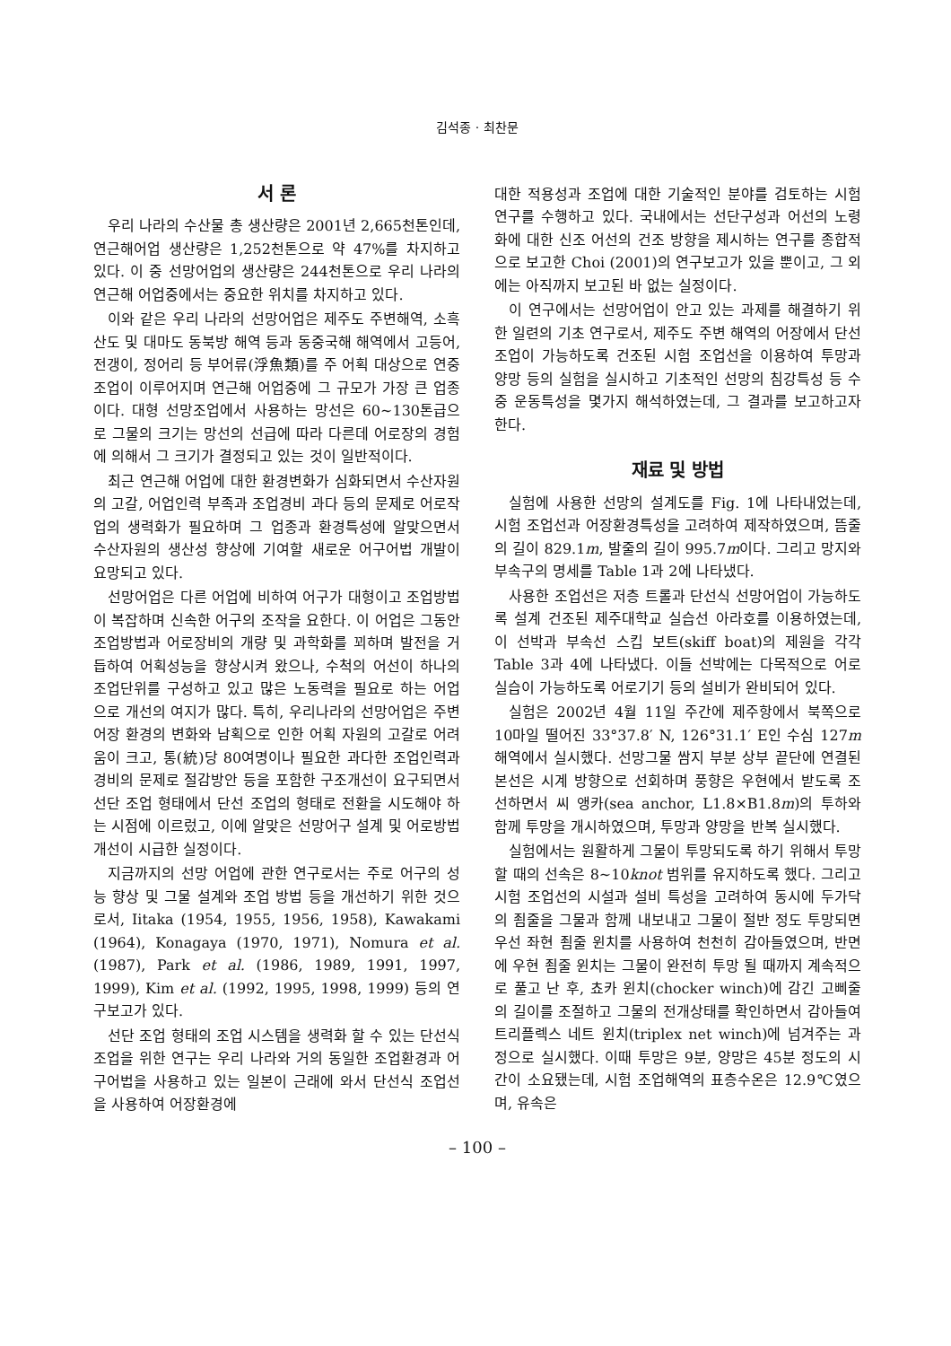김석종 · 최찬문
서 론
우리 나라의 수산물 총 생산량은 2001년 2,665천톤인데, 연근해어업 생산량은 1,252천톤으로 약 47%를 차지하고 있다. 이 중 선망어업의 생산량은 244천톤으로 우리 나라의 연근해 어업중에서는 중요한 위치를 차지하고 있다.
이와 같은 우리 나라의 선망어업은 제주도 주변해역, 소흑산도 및 대마도 동북방 해역 등과 동중국해 해역에서 고등어, 전갱이, 정어리 등 부어류(浮魚類)를 주 어획 대상으로 연중 조업이 이루어지며 연근해 어업중에 그 규모가 가장 큰 업종이다. 대형 선망조업에서 사용하는 망선은 60~130톤급으로 그물의 크기는 망선의 선급에 따라 다른데 어로장의 경험에 의해서 그 크기가 결정되고 있는 것이 일반적이다.
최근 연근해 어업에 대한 환경변화가 심화되면서 수산자원의 고갈, 어업인력 부족과 조업경비 과다 등의 문제로 어로작업의 생력화가 필요하며 그 업종과 환경특성에 알맞으면서 수산자원의 생산성 향상에 기여할 새로운 어구어법 개발이 요망되고 있다.
선망어업은 다른 어업에 비하여 어구가 대형이고 조업방법이 복잡하며 신속한 어구의 조작을 요한다. 이 어업은 그동안 조업방법과 어로장비의 개량 및 과학화를 꾀하며 발전을 거듭하여 어획성능을 향상시켜 왔으나, 수척의 어선이 하나의 조업단위를 구성하고 있고 많은 노동력을 필요로 하는 어업으로 개선의 여지가 많다. 특히, 우리나라의 선망어업은 주변 어장 환경의 변화와 남획으로 인한 어획 자원의 고갈로 어려움이 크고, 통(統)당 80여명이나 필요한 과다한 조업인력과 경비의 문제로 절감방안 등을 포함한 구조개선이 요구되면서 선단 조업 형태에서 단선 조업의 형태로 전환을 시도해야 하는 시점에 이르렀고, 이에 알맞은 선망어구 설계 및 어로방법 개선이 시급한 실정이다.
지금까지의 선망 어업에 관한 연구로서는 주로 어구의 성능 향상 및 그물 설계와 조업 방법 등을 개선하기 위한 것으로서, Iitaka (1954, 1955, 1956, 1958), Kawakami (1964), Konagaya (1970, 1971), Nomura et al. (1987), Park et al. (1986, 1989, 1991, 1997, 1999), Kim et al. (1992, 1995, 1998, 1999) 등의 연구보고가 있다.
선단 조업 형태의 조업 시스템을 생력화 할 수 있는 단선식 조업을 위한 연구는 우리 나라와 거의 동일한 조업환경과 어구어법을 사용하고 있는 일본이 근래에 와서 단선식 조업선을 사용하여 어장환경에
대한 적용성과 조업에 대한 기술적인 분야를 검토하는 시험 연구를 수행하고 있다. 국내에서는 선단구성과 어선의 노령화에 대한 신조 어선의 건조 방향을 제시하는 연구를 종합적으로 보고한 Choi (2001)의 연구보고가 있을 뿐이고, 그 외에는 아직까지 보고된 바 없는 실정이다.
이 연구에서는 선망어업이 안고 있는 과제를 해결하기 위한 일련의 기초 연구로서, 제주도 주변 해역의 어장에서 단선조업이 가능하도록 건조된 시험 조업선을 이용하여 투망과 양망 등의 실험을 실시하고 기초적인 선망의 침강특성 등 수중 운동특성을 몇가지 해석하였는데, 그 결과를 보고하고자 한다.
재료 및 방법
실험에 사용한 선망의 설계도를 Fig. 1에 나타내었는데, 시험 조업선과 어장환경특성을 고려하여 제작하였으며, 뜸줄의 길이 829.1m, 발줄의 길이 995.7m이다. 그리고 망지와 부속구의 명세를 Table 1과 2에 나타냈다.
사용한 조업선은 저층 트롤과 단선식 선망어업이 가능하도록 설계 건조된 제주대학교 실습선 아라호를 이용하였는데, 이 선박과 부속선 스킵 보트(skiff boat)의 제원을 각각 Table 3과 4에 나타냈다. 이들 선박에는 다목적으로 어로 실습이 가능하도록 어로기기 등의 설비가 완비되어 있다.
실험은 2002년 4월 11일 주간에 제주항에서 북쪽으로 10마일 떨어진 33°37.8′ N, 126°31.1′ E인 수심 127m 해역에서 실시했다. 선망그물 쌈지 부분 상부 끝단에 연결된 본선은 시계 방향으로 선회하며 풍향은 우현에서 받도록 조선하면서 씨 앵카(sea anchor, L1.8×B1.8m)의 투하와 함께 투망을 개시하였으며, 투망과 양망을 반복 실시했다.
실험에서는 원활하게 그물이 투망되도록 하기 위해서 투망 할 때의 선속은 8~10knot 범위를 유지하도록 했다. 그리고 시험 조업선의 시설과 설비 특성을 고려하여 동시에 두가닥의 죔줄을 그물과 함께 내보내고 그물이 절반 정도 투망되면 우선 좌현 죔줄 윈치를 사용하여 천천히 감아들였으며, 반면에 우현 죔줄 윈치는 그물이 완전히 투망 될 때까지 계속적으로 풀고 난 후, 쵸카 윈치(chocker winch)에 감긴 고삐줄의 길이를 조절하고 그물의 전개상태를 확인하면서 감아들여 트리플렉스 네트 윈치(triplex net winch)에 넘겨주는 과정으로 실시했다. 이때 투망은 9분, 양망은 45분 정도의 시간이 소요됐는데, 시험 조업해역의 표층수온은 12.9℃였으며, 유속은
– 100 –